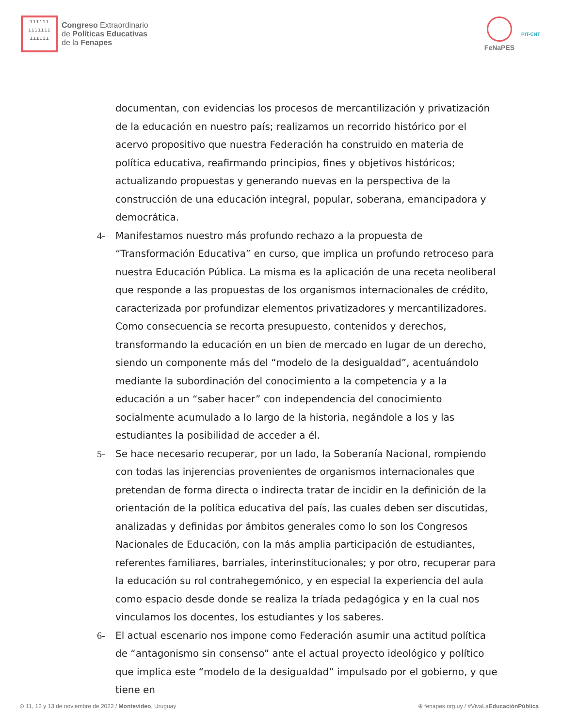ıııııı
ııııııı
ıııııı
Congreso Extraordinario
de Políticas Educativas
de la Fenapes
FeNaPES
PIT-CNT
documentan, con evidencias los procesos de mercantilización y privatización de la educación en nuestro país; realizamos un recorrido histórico por el acervo propositivo que nuestra Federación ha construido en materia de política educativa, reafirmando principios, fines y objetivos históricos; actualizando propuestas y generando nuevas en la perspectiva de la construcción de una educación integral, popular, soberana, emancipadora y democrática.
4- Manifestamos nuestro más profundo rechazo a la propuesta de “Transformación Educativa” en curso, que implica un profundo retroceso para nuestra Educación Pública. La misma es la aplicación de una receta neoliberal que responde a las propuestas de los organismos internacionales de crédito, caracterizada por profundizar elementos privatizadores y mercantilizadores. Como consecuencia se recorta presupuesto, contenidos y derechos, transformando la educación en un bien de mercado en lugar de un derecho, siendo un componente más del “modelo de la desigualdad”, acentuándolo mediante la subordinación del conocimiento a la competencia y a la educación a un “saber hacer” con independencia del conocimiento socialmente acumulado a lo largo de la historia, negándole a los y las estudiantes la posibilidad de acceder a él.
5- Se hace necesario recuperar, por un lado, la Soberanía Nacional, rompiendo con todas las injerencias provenientes de organismos internacionales que pretendan de forma directa o indirecta tratar de incidir en la definición de la orientación de la política educativa del país, las cuales deben ser discutidas, analizadas y definidas por ámbitos generales como lo son los Congresos Nacionales de Educación, con la más amplia participación de estudiantes, referentes familiares, barriales, interinstitucionales; y por otro, recuperar para la educación su rol contrahegemónico, y en especial la experiencia del aula como espacio desde donde se realiza la tríada pedagógica y en la cual nos vinculamos los docentes, los estudiantes y los saberes.
6- El actual escenario nos impone como Federación asumir una actitud política de “antagonismo sin consenso” ante el actual proyecto ideológico y político que implica este “modelo de la desigualdad” impulsado por el gobierno, y que tiene en
⊙ 11, 12 y 13 de noviembre de 2022 / Montevideo, Uruguay ⊕ fenapes.org.uy / #VivaLaEducaciónPública